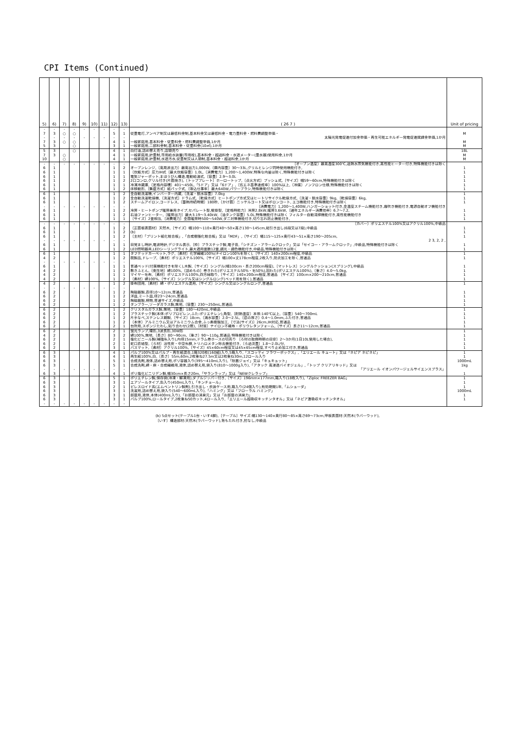CPI Items (Continued)
| 5) | 6) | 7) | 8) | 9) | 10) | 11) | 12) | 13) | ( 26 7 ) | Unit of pricing |
| --- | --- | --- | --- | --- | --- | --- | --- | --- | --- | --- |
| - | - | - | - | - | - | - | - | - | | |
| 7 | 3 | ○ | ○ | | | | 5 | 1 | 従量電灯,アンペア制又は最低料金制,基本料金又は最低料金・電力量料金・燃料費調整単価・ | M |
| - | - | - | - | - | - | - | - | - | 太陽光発電促進付加金単価・再生可能エネルギー発電促進賦課金単価,1か月 | |
| 7 | 3 | ○ | ○ | | | | 4 | 1 | 一般家庭用,基本料金・従量料金・燃料費調整単価,1か月 | M |
| 5 | 3 | | ○ | | | | 3 | 1 | 一般家庭用,二部料金制,基本料金・従量料金(10㎥),1か月 | M |
| 5 | 3 | | ○ | | | | 4 | 1 | 白灯油,詰め替え売り,店頭売り | 18L |
| 7 | 3 | ○ | | | | | 4 | 1 | 一般家庭用,計量制,専用給水装置(専用栓),基本料金・超過料金・水道メーター(量水器)使用料金,1か月 | M |
| 10 | | ○ | | | | | 4 | 1 | 一般家庭用,計量制,水道汚水,従量制又は人頭制,基本料金・超過料金,1か月 | M |
| - | - | - | - | - | - | - | - | - | 〔オーブン温度〕最高温度300℃,過熱水蒸気機能付き,高性能ヒーター付き,特殊機能付きは除く | |
| 6 | 1 | | | | | | 1 | 2 | オーブンレンジ,〔高周波出力〕最高出力1,000W,〔庫内容量〕30～33L,グリルとレンジ同時使用機能付き, | 1 |
| 6 | 1 | | | | | | 1 | 1 | 〔炊飯方式〕圧力IH式〔最大炊飯容量〕1.0L,〔消費電力〕1,200～1,400W,特殊な内釜は除く,特殊機能付きは除く | 1 |
| 6 | 1 | | | | | | 1 | 1 | 電気ジャーポット,まほうびん構造,電動給湯式,〔容量〕2.9～3.0L | 1 |
| 6 | 1 | | | | | | 1 | 2 | 2口コンロ,グリル付き(片面焼き),〔トッププレート〕ホーロートップ,〔点火方式〕プッシュ式,〔サイズ〕幅59～60cm,特殊機能付きは除く | 1 |
| 6 | 1 | | | | | | 1 | 1 | 冷凍冷蔵庫,〔定格内容積〕401～450L,「5ドア」又は「6ドア」,〔省エネ基準達成率〕100%以上,〔冷媒〕ノンフロン仕様,特殊機能付きは除く | 1 |
| 6 | 1 | | | | | | 1 | 2 | 床移動形,〔集塵方式〕紙パック式,〔吸込仕事率〕最大640W,パワーブラシ,特殊機能付きは除く | 1 |
| 6 | 1 | | | | | | 1 | 2 | 全自動洗濯機,インバーター内蔵,〔洗濯・脱水容量〕7.0kg | 1 |
| 6 | 1 | | | | | | 1 | 2 | 全自動洗濯乾燥機,〔洗濯方式〕ドラム式,〔乾燥方式〕ヒートポンプ方式又はヒートリサイクル乾燥方式,〔洗濯・脱水容量〕9kg,〔乾燥容量〕6kg, | 1 |
| 6 | 1 | | | | | | 1 | 2 | スチームアイロン,コードレス,〔蓄熱持続時間〕180秒,〔かけ面〕ニッケルコート又はボロンコート, エコ機能付き,特殊機能付きは除く | 1 |
| - | - | - | - | - | - | - | - | - | 〔消費電力〕1,200～1,400W,ハンガーショット付き,全温度スチーム機能付き,霧吹き機能付き,電源自動オフ機能付き | |
| 6 | 1 | | | | | | 1 | 2 | 冷房・ヒートポンプ暖房兼用タイプ,セパレート型,壁掛型,〔定格時能力〕冷房2.8kW,暖房3.6kW,〔通年エネルギー消費効率〕6.7～7.2, | 1 |
| 6 | 1 | | | | | | 1 | 2 | 石油ファンヒーター,〔暖房出力〕最大3.19～3.40kW,〔油タンク容量〕5.0L,特殊機能付きは除く フィルター自動清掃機能付き,高性能機能付き | 1 |
| 6 | 1 | | | | | | 1 | 1 | 〔サイズ〕2畳相当,〔消費電力〕全面暖房時500～540W,ダニ対策機能付き,切り忘れ防止機能付き, | 1 |
| - | - | - | - | - | - | - | - | - | 〔カバー〕ポリエステル100%又はアクリル100%,中級品 | |
| 6 | 1 | | | | | | 1 | 2 | 〔正面板表面材〕天然木,〔サイズ〕幅100～110×奥行40～50×高さ130～145cm,総引き出し(6段又は7段),中級品 | 1 |
| 6 | 1 | | | | | | 1 | 2 | (b) | 1 |
| 6 | 1 | | | | | | 1 | 2 | 〔主材〕「プリント紙化粧合板」,「合成樹脂化粧合板」又は「MDF」,〔サイズ〕幅115～125×奥行43～51×高さ190～205cm, | 1 |
| - | - | - | - | - | - | - | - | - | 2 3, 2, 2 , | |
| 6 | 1 | | | | | | 1 | 1 | 目覚まし時計,電波時計,デジタル表示,〔枠〕プラスチック製,電子音,「シチズン・アラームクロック」又は「セイコー・アラームクロック」,中級品,特殊機能付きは除く | 1 |
| 6 | 1 | | | | | | 1 | 2 | LED照明器具,LEDシーリングライト,最大適用畳数12畳,調光・調色機能付き,中級品,特殊機能付きは除く | 1 |
| 6 | 1 | | | | | | 1 | 1 | タフテッドカーペット,ラグ,〔素材〕化学繊維100%(ナイロン100%を除く),〔サイズ〕140×200cm程度,中級品 | 1 |
| 4 | 2 | | | | | | 1 | 2 | 既製品,ドレープ,〔素材〕ポリエステル100%,〔サイズ〕幅100×丈178cm程度,2枚入り,防炎加工を除く,普通品 | 1 |
| - | - | - | - | - | - | - | - | - | | |
| 6 | 1 | | | | | | 1 | 1 | 普通ベッド(付属機能付きを除く),木製,〔サイズ〕シングル(幅100cm・長さ200cm程度),〔マットレス〕シングルクッション(スプリング),中級品 | 1 |
| 4 | 2 | | | | | | 1 | 2 | 敷きふとん,〔側生地〕綿100%,〔詰めもの〕巻きわた(ポリエステル50%・毛50%),固わた(ポリエステル100%),〔重さ〕4.0～5.0kg, | 1 |
| 4 | 2 | | | | | | 1 | 1 | マイヤー毛布,〔素材〕ポリエステル100%,四方縁取り,〔サイズ〕140×200cm程度,普通品 〔サイズ〕100cm×200～210cm,普通品 | 1 |
| 4 | 2 | | | | | | 1 | 2 | 〔素材〕綿100%,〔サイズ〕シングル又はシングルロング(ベッド用を除く),普通品 | 1 |
| 4 | 2 | | | | | | 1 | 2 | 掛布団用,〔素材〕綿・ポリエステル混用,〔サイズ〕シングル又はシングルロング,普通品 | 1 |
| - | - | - | - | - | - | - | - | - | | |
| 6 | 2 | | | | | | 1 | 2 | 陶磁器製,直径10～12cm,普通品 | 1 |
| 6 | 2 | | | | | | 1 | 2 | 洋皿,ミート皿,径23～24cm,普通品 | 1 |
| 6 | 2 | | | | | | 1 | 2 | 陶磁器製,柄物,普通サイズ,中級品 | 1 |
| 6 | 2 | | | | | | 1 | 2 | タンブラー,ソーダガラス製,無地,〔容量〕230～250mL,普通品 | 1 |
| 6 | 2 | | | | | | 1 | 2 | クリスタルガラス製,無地,〔容量〕180～420mL,中級品 | 1 |
| 6 | 2 | | | | | | 1 | 2 | プラスチック製(本体:ポリプロピレン,ふた:ポリエチレン),角型,〔耐熱温度〕本体:140℃以上,〔容量〕540～700mL | 1 |
| 6 | 2 | | | | | | 1 | 2 | 片手なべ,ステンレス鋼製,〔サイズ〕18cm,〔満水容量〕2.0～2.5L,〔底の厚さ〕0.4～1.0mm,ふた付き,普通品 | 1 |
| 6 | 2 | | | | | | 1 | 2 | 〔本体〕アルミニウム又はアルミニウム合金,ふっ素樹脂加工,〔寸法(サイズ)〕26cm,IH対応,普通品 | 1 |
| 6 | 2 | | | | | | 2 | 1 | 台所用,スポンジたわし,貼り合わせ(2層),〔材質〕ナイロン不織布・ポリウレタンフォーム,〔サイズ〕長さ11～12cm,普通品 | 1 |
| 6 | 2 | | | | | | 2 | 1 | 蛍光ランプ,環形,3波長形,30W形 | 1 |
| 4 | 2 | | | | | | 3 | 2 | 綿100%,無地,〔長さ〕80～90cm,〔重さ〕90～110g,普通品 特殊機能付きは除く | 1 |
| 6 | 2 | | | | | | 2 | 1 | 塩化ビニール製(補強糸入り),内径15mm,ドラム巻ホースの切売り 〔ろ材の取換時期の目安〕2～3か月(1日10L使用した場合), | 1 |
| 6 | 2 | | | | | | 2 | 1 | 蛇口直結型,〔ろ材〕活性炭・中空糸膜,トリハロメタン除去機能付き,〔ろ過流量〕1.8～2.0L/分, | 1 |
| 6 | 2 | | | | | | 3 | 1 | バスマット,〔素材〕アクリル100%,〔サイズ〕45×60cm程度又は45×65cm程度,すべり止め加工付き,普通品 | 1 |
| 6 | 3 | | | | | | 4 | 1 | パルプ100%又はパルプ・再生紙混合,1箱320枚(160組)入り,5箱入り,「スコッティ フラワーボックス」,「エリエール キュート」又は「ネピア ネピネピ」 | 1 |
| 6 | 3 | | | | | | 4 | 1 | 再生紙100%,白,〔長さ〕55m,60m,2枚重ね27.5m又は2枚重ね30m,12ロール入り | 1 |
| 6 | 3 | | | | | | 5 | 1 | 合成洗剤,液体,詰め替え用,ポリ容器入り(395～410mL入り),「除菌ジョイ」又は「キュキュット」 | 1000mL |
| 6 | 3 | | | | | | 5 | 1 | 合成洗剤,綿・麻・合成繊維用,液体,詰め替え用,袋入り(810～1000g入り),「アタック 高浸透バイオジェル」,「トップ クリアリキッド」又は | 1kg |
| - | - | - | - | - | - | - | - | - | 「アリエール イオンパワージェルサイエンスプラス」 | |
| 6 | 3 | | | | | | 4 | 1 | ポリ塩化ビニリデン製,幅30cm×長さ20m,「サランラップ」又は「NEWクレラップ」 | 1 |
| 6 | 3 | | | | | | 5 | 1 | ポリエチレン製,保存袋(冷凍・解凍用),ダブルジッパー付き,〔サイズ〕196mm×177mm,箱入り(18枚入り),「Ziploc FREEZER BAG」 | 1 |
| 6 | 3 | | | | | | 3 | 1 | エアゾールタイプ,缶入り(450mL入り),「キンチョール」 | 1 |
| 6 | 3 | | | | | | 2 | 1 | ピレスロイド系(エムペントリン製剤),引き出し・衣装ケース用,箱入り(24個入り),有効期間1年,「ムシューダ」 | 1 |
| 6 | 3 | | | | | | 3 | 1 | 洗濯用,詰め替え用,袋入り(540～600mL入り),「ハミング」又は「フローラル ハミング」 | 1000mL |
| 6 | 3 | | | | | | 3 | 1 | 部屋用,液体,本体(400mL入り),「お部屋の消臭元」又は「お部屋の消臭力」 | 1 |
| 6 | 3 | | | | | | 3 | 1 | パルプ100%,ロールタイプ,2枚重ね50カット,4ロール入り,「エリエール超吸収キッチンタオル」又は「ネピア激吸収キッチンタオル」 | 1 |
| - | - | - | - | - | - | - | - | - | | |
(b) 5点セット(テーブル1台・いす4脚),〔テーブル〕サイズ:幅130～140×奥行80～85×高さ69～73cm,甲板表面材:天然木(ラバーウッド),
〔いす〕構造部材:天然木(ラバーウッド),背もたれ付き,肘なし,中級品